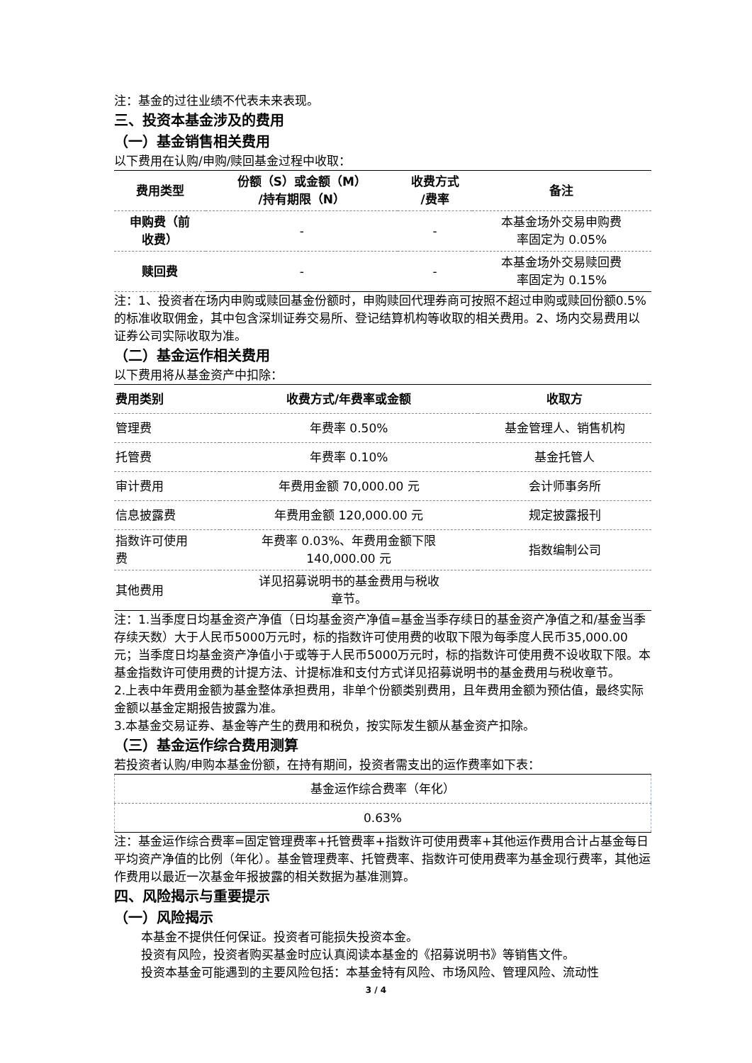注：基金的过往业绩不代表未来表现。
三、投资本基金涉及的费用
（一）基金销售相关费用
以下费用在认购/申购/赎回基金过程中收取：
| 费用类型 | 份额（S）或金额（M） /持有期限（N） | 收费方式 /费率 | 备注 |
| --- | --- | --- | --- |
| 申购费（前 收费） | - | - | 本基金场外交易申购费 率固定为 0.05% |
| 赎回费 | - | - | 本基金场外交易赎回费 率固定为 0.15% |
注：1、投资者在场内申购或赎回基金份额时，申购赎回代理券商可按照不超过申购或赎回份额0.5%的标准收取佣金，其中包含深圳证券交易所、登记结算机构等收取的相关费用。2、场内交易费用以证券公司实际收取为准。
（二）基金运作相关费用
以下费用将从基金资产中扣除：
| 费用类别 | 收费方式/年费率或金额 | 收取方 |
| --- | --- | --- |
| 管理费 | 年费率 0.50% | 基金管理人、销售机构 |
| 托管费 | 年费率 0.10% | 基金托管人 |
| 审计费用 | 年费用金额 70,000.00 元 | 会计师事务所 |
| 信息披露费 | 年费用金额 120,000.00 元 | 规定披露报刊 |
| 指数许可使用 费 | 年费率 0.03%、年费用金额下限 140,000.00 元 | 指数编制公司 |
| 其他费用 | 详见招募说明书的基金费用与税收 章节。 | |
注：1.当季度日均基金资产净值（日均基金资产净值=基金当季存续日的基金资产净值之和/基金当季存续天数）大于人民币5000万元时，标的指数许可使用费的收取下限为每季度人民币35,000.00元；当季度日均基金资产净值小于或等于人民币5000万元时，标的指数许可使用费不设收取下限。本基金指数许可使用费的计提方法、计提标准和支付方式详见招募说明书的基金费用与税收章节。
2.上表中年费用金额为基金整体承担费用，非单个份额类别费用，且年费用金额为预估值，最终实际金额以基金定期报告披露为准。
3.本基金交易证券、基金等产生的费用和税负，按实际发生额从基金资产扣除。
（三）基金运作综合费用测算
若投资者认购/申购本基金份额，在持有期间，投资者需支出的运作费率如下表：
| 基金运作综合费率（年化） |
| 0.63% |
注：基金运作综合费率=固定管理费率+托管费率+指数许可使用费率+其他运作费用合计占基金每日平均资产净值的比例（年化）。基金管理费率、托管费率、指数许可使用费率为基金现行费率，其他运作费用以最近一次基金年报披露的相关数据为基准测算。
四、风险揭示与重要提示
（一）风险揭示
本基金不提供任何保证。投资者可能损失投资本金。
投资有风险，投资者购买基金时应认真阅读本基金的《招募说明书》等销售文件。
投资本基金可能遇到的主要风险包括：本基金特有风险、市场风险、管理风险、流动性
3 / 4